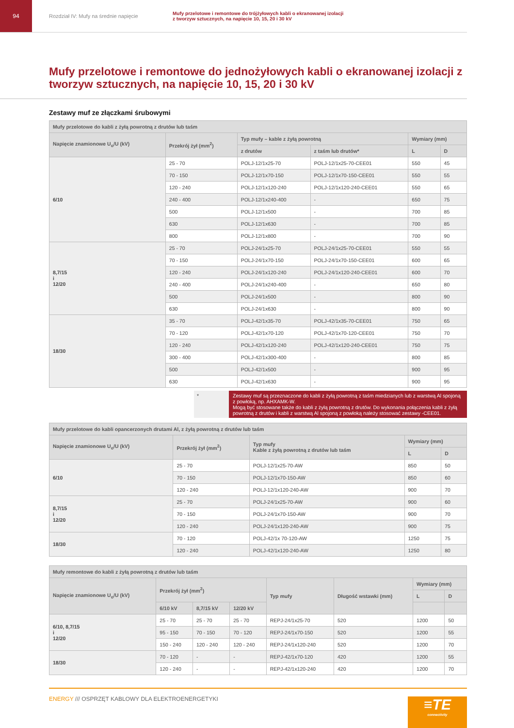94 Rozdział IV: Mufy na średnie napięcie
Mufy przelotowe i remontowe do trójżyłowych kabli o ekranowanej izolacji
z tworzyw sztucznych, na napięcie 10, 15, 20 i 30 kV
Mufy przelotowe i remontowe do jednożyłowych kabli o ekranowanej izolacji z tworzyw sztucznych, na napięcie 10, 15, 20 i 30 kV
Zestawy muf ze złączkami śrubowymi
| Mufy przelotowe do kabli z żyłą powrotną z drutów lub taśm | | | | | |
| --- | --- | --- | --- | --- | --- |
| Napięcie znamionowe U<sub>o</sub>/U (kV) | Przekrój żył (mm<sup>2</sup>) | Typ mufy – kable z żyłą powrotną | | Wymiary (mm) | |
| | | z drutów | z taśm lub drutów* | L | D |
| 6/10 | 25 - 70 | POLJ-12/1x25-70 | POLJ-12/1x25-70-CEE01 | 550 | 45 |
| | 70 - 150 | POLJ-12/1x70-150 | POLJ-12/1x70-150-CEE01 | 550 | 55 |
| | 120 - 240 | POLJ-12/1x120-240 | POLJ-12/1x120-240-CEE01 | 550 | 65 |
| | 240 - 400 | POLJ-12/1x240-400 | - | 650 | 75 |
| | 500 | POLJ-12/1x500 | - | 700 | 85 |
| | 630 | POLJ-12/1x630 | - | 700 | 85 |
| | 800 | POLJ-12/1x800 | - | 700 | 90 |
| 8,7/15 i 12/20 | 25 - 70 | POLJ-24/1x25-70 | POLJ-24/1x25-70-CEE01 | 550 | 55 |
| | 70 - 150 | POLJ-24/1x70-150 | POLJ-24/1x70-150-CEE01 | 600 | 65 |
| | 120 - 240 | POLJ-24/1x120-240 | POLJ-24/1x120-240-CEE01 | 600 | 70 |
| | 240 - 400 | POLJ-24/1x240-400 | - | 650 | 80 |
| | 500 | POLJ-24/1x500 | - | 800 | 90 |
| | 630 | POLJ-24/1x630 | - | 800 | 90 |
| 18/30 | 35 - 70 | POLJ-42/1x35-70 | POLJ-42/1x35-70-CEE01 | 750 | 65 |
| | 70 - 120 | POLJ-42/1x70-120 | POLJ-42/1x70-120-CEE01 | 750 | 70 |
| | 120 - 240 | POLJ-42/1x120-240 | POLJ-42/1x120-240-CEE01 | 750 | 75 |
| | 300 - 400 | POLJ-42/1x300-400 | - | 800 | 85 |
| | 500 | POLJ-42/1x500 | - | 900 | 95 |
| | 630 | POLJ-42/1x630 | - | 900 | 95 |
* Zestawy muf są przeznaczone do kabli z żyłą powrotną z taśm miedzianych lub z warstwą Al spojoną z powłoką, np. AHXAMK-W.
Mogą być stosowane także do kabli z żyłą powrotną z drutów. Do wykonania połączenia kabli z żyłą powrotną z drutów i kabli z warstwą Al spojoną z powłoką należy stosować zestawy -CEE01.
| Mufy przelotowe do kabli opancerzonych drutami Al, z żyłą powrotną z drutów lub taśm | | | | |
| --- | --- | --- | --- | --- |
| Napięcie znamionowe U<sub>o</sub>/U (kV) | Przekrój żył (mm<sup>2</sup>) | Typ mufy Kable z żyłą powrotną z drutów lub taśm | Wymiary (mm) | |
| | | | L | D |
| 6/10 | 25 - 70 | POLJ-12/1x25-70-AW | 850 | 50 |
| | 70 - 150 | POLJ-12/1x70-150-AW | 850 | 60 |
| | 120 - 240 | POLJ-12/1x120-240-AW | 900 | 70 |
| 8,7/15 i 12/20 | 25 - 70 | POLJ-24/1x25-70-AW | 900 | 60 |
| | 70 - 150 | POLJ-24/1x70-150-AW | 900 | 70 |
| | 120 - 240 | POLJ-24/1x120-240-AW | 900 | 75 |
| 18/30 | 70 - 120 | POLJ-42/1x 70-120-AW | 1250 | 75 |
| | 120 - 240 | POLJ-42/1x120-240-AW | 1250 | 80 |
| Mufy remontowe do kabli z żyłą powrotną z drutów lub taśm | | | | | | | |
| --- | --- | --- | --- | --- | --- | --- | --- |
| Napięcie znamionowe U<sub>o</sub>/U (kV) | Przekrój żył (mm<sup>2</sup>) | | | Typ mufy | Długość wstawki (mm) | Wymiary (mm) | |
| | | | | | | L | D |
| | 6/10 kV | 8,7/15 kV | 12/20 kV | | | | |
| 6/10, 8,7/15 i 12/20 | 25 - 70 | 25 - 70 | 25 - 70 | REPJ-24/1x25-70 | 520 | 1200 | 50 |
| | 95 - 150 | 70 - 150 | 70 - 120 | REPJ-24/1x70-150 | 520 | 1200 | 55 |
| | 150 - 240 | 120 - 240 | 120 - 240 | REPJ-24/1x120-240 | 520 | 1200 | 70 |
| 18/30 | 70 - 120 | - | - | REPJ-42/1x70-120 | 420 | 1200 | 55 |
| | 120 - 240 | - | - | REPJ-42/1x120-240 | 420 | 1200 | 70 |
ENERGY /// OSPRZĘT KABLOWY DLA ELEKTROENERGETYKI
≡TE
connectivity